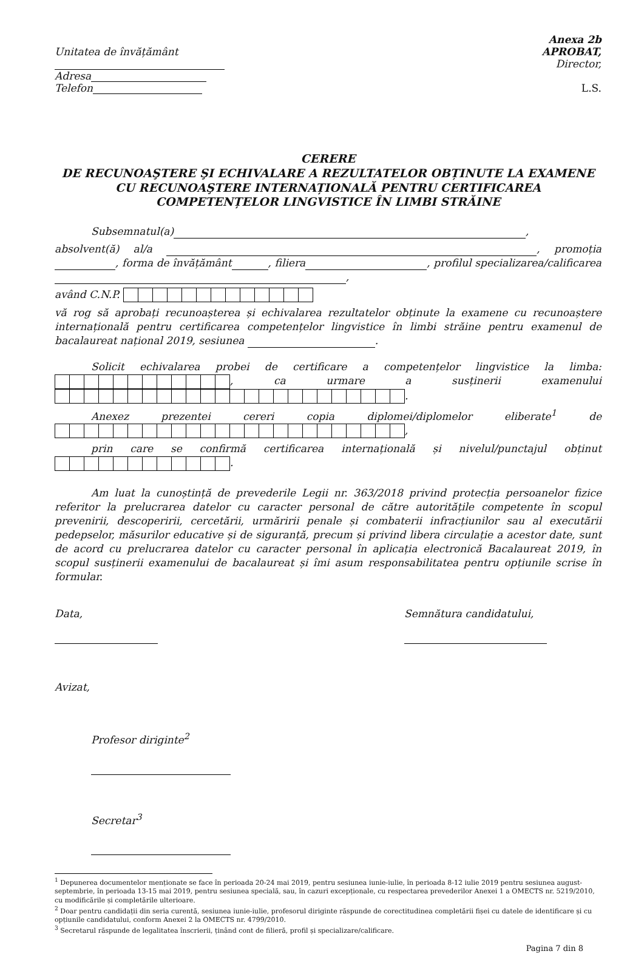Unitatea de învățământ
Adresa
Telefon
Anexa 2b
APROBAT,
Director,
L.S.
CERERE
DE RECUNOAŞTERE ŞI ECHIVALARE A REZULTATELOR OBȚINUTE LA EXAMENE CU RECUNOAŞTERE INTERNAȚIONALĂ PENTRU CERTIFICAREA COMPETENȚELOR LINGVISTICE ÎN LIMBI STRĂINE
Subsemnatul(a) ,
absolvent(ă) al/a , promoția , forma de învățământ , filiera , profilul specializarea/calificarea ,
având C.N.P.
vă rog să aprobați recunoașterea și echivalarea rezultatelor obținute la examene cu recunoaștere internațională pentru certificarea competențelor lingvistice în limbi străine pentru examenul de bacalaureat național 2019, sesiunea .
Solicit echivalarea probei de certificare a competențelor lingvistice la limba: , ca urmare a susținerii examenului .
Anexez prezentei cereri copia diplomei/diplomelor eliberate<sup>1</sup> de ,
prin care se confirmă certificarea internațională și nivelul/punctajul obținut .
Am luat la cunoștință de prevederile Legii nr. 363/2018 privind protecția persoanelor fizice referitor la prelucrarea datelor cu caracter personal de către autoritățile competente în scopul prevenirii, descoperirii, cercetării, urmăririi penale și combaterii infracțiunilor sau al executării pedepselor, măsurilor educative și de siguranță, precum și privind libera circulație a acestor date, sunt de acord cu prelucrarea datelor cu caracter personal în aplicația electronică Bacalaureat 2019, în scopul susținerii examenului de bacalaureat și îmi asum responsabilitatea pentru opțiunile scrise în formular.
Data,
Semnătura candidatului,
Avizat,
Profesor diriginte<sup>2</sup>
Secretar<sup>3</sup>
<sup>1</sup> Depunerea documentelor menționate se face în perioada 20-24 mai 2019, pentru sesiunea iunie-iulie, în perioada 8-12 iulie 2019 pentru sesiunea august-septembrie, în perioada 13-15 mai 2019, pentru sesiunea specială, sau, în cazuri excepționale, cu respectarea prevederilor Anexei 1 a OMECTS nr. 5219/2010, cu modificările și completările ulterioare.
<sup>2</sup> Doar pentru candidații din seria curentă, sesiunea iunie-iulie, profesorul diriginte răspunde de corectitudinea completării fișei cu datele de identificare și cu opțiunile candidatului, conform Anexei 2 la OMECTS nr. 4799/2010.
<sup>3</sup> Secretarul răspunde de legalitatea înscrierii, ținând cont de filieră, profil și specializare/calificare.
Pagina 7 din 8